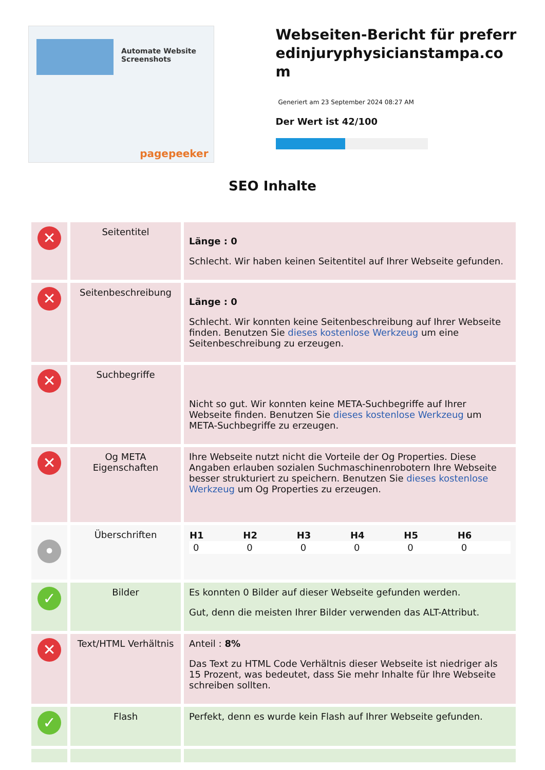Automate Website Screenshots
pagepeeker
Webseiten-Bericht für preferredinjuryphysicianstampa.com
Generiert am 23 September 2024 08:27 AM
Der Wert ist 42/100
SEO Inhalte
| ✕ | Seitentitel | Länge : 0 Schlecht. Wir haben keinen Seitentitel auf Ihrer Webseite gefunden. |
| ✕ | Seitenbeschreibung | Länge : 0 Schlecht. Wir konnten keine Seitenbeschreibung auf Ihrer Webseite finden. Benutzen Sie dieses kostenlose Werkzeug um eine Seitenbeschreibung zu erzeugen. |
| ✕ | Suchbegriffe | Nicht so gut. Wir konnten keine META-Suchbegriffe auf Ihrer Webseite finden. Benutzen Sie dieses kostenlose Werkzeug um META-Suchbegriffe zu erzeugen. |
| ✕ | Og META Eigenschaften | Ihre Webseite nutzt nicht die Vorteile der Og Properties. Diese Angaben erlauben sozialen Suchmaschinenrobotern Ihre Webseite besser strukturiert zu speichern. Benutzen Sie dieses kostenlose Werkzeug um Og Properties zu erzeugen. |
| • | Überschriften | / H1 / H2 / H3 / H4 / H5 / H6 / / --- / --- / --- / --- / --- / --- / / 0 / 0 / 0 / 0 / 0 / 0 / |
| ✓ | Bilder | Es konnten 0 Bilder auf dieser Webseite gefunden werden. Gut, denn die meisten Ihrer Bilder verwenden das ALT-Attribut. |
| ✕ | Text/HTML Verhältnis | Anteil : 8% Das Text zu HTML Code Verhältnis dieser Webseite ist niedriger als 15 Prozent, was bedeutet, dass Sie mehr Inhalte für Ihre Webseite schreiben sollten. |
| ✓ | Flash | Perfekt, denn es wurde kein Flash auf Ihrer Webseite gefunden. |